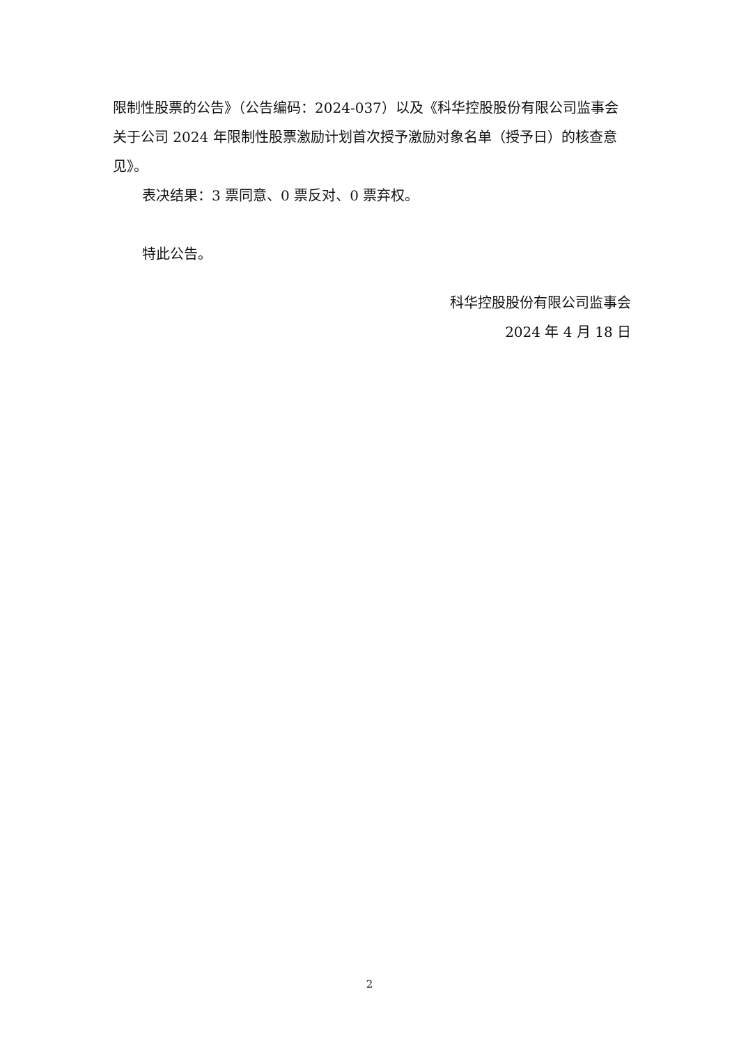限制性股票的公告》（公告编码：2024-037）以及《科华控股股份有限公司监事会关于公司 2024 年限制性股票激励计划首次授予激励对象名单（授予日）的核查意见》。
表决结果：3 票同意、0 票反对、0 票弃权。
特此公告。
科华控股股份有限公司监事会
2024 年 4 月 18 日
2